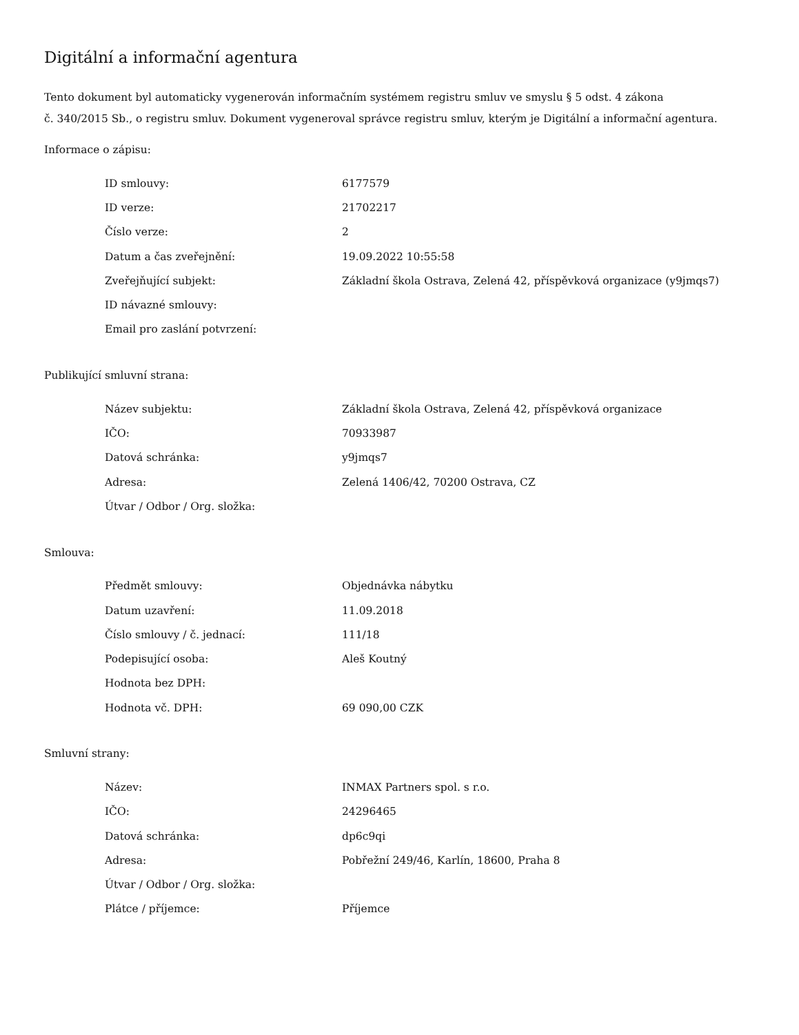Digitální a informační agentura
Tento dokument byl automaticky vygenerován informačním systémem registru smluv ve smyslu § 5 odst. 4 zákona
č. 340/2015 Sb., o registru smluv. Dokument vygeneroval správce registru smluv, kterým je Digitální a informační agentura.
Informace o zápisu:
| ID smlouvy: | 6177579 |
| ID verze: | 21702217 |
| Číslo verze: | 2 |
| Datum a čas zveřejnění: | 19.09.2022 10:55:58 |
| Zveřejňující subjekt: | Základní škola Ostrava, Zelená 42, příspěvková organizace (y9jmqs7) |
| ID návazné smlouvy: | |
| Email pro zaslání potvrzení: | |
Publikující smluvní strana:
| Název subjektu: | Základní škola Ostrava, Zelená 42, příspěvková organizace |
| IČO: | 70933987 |
| Datová schránka: | y9jmqs7 |
| Adresa: | Zelená 1406/42, 70200 Ostrava, CZ |
| Útvar / Odbor / Org. složka: | |
Smlouva:
| Předmět smlouvy: | Objednávka nábytku |
| Datum uzavření: | 11.09.2018 |
| Číslo smlouvy / č. jednací: | 111/18 |
| Podepisující osoba: | Aleš Koutný |
| Hodnota bez DPH: | |
| Hodnota vč. DPH: | 69 090,00 CZK |
Smluvní strany:
| Název: | INMAX Partners spol. s r.o. |
| IČO: | 24296465 |
| Datová schránka: | dp6c9qi |
| Adresa: | Pobřežní 249/46, Karlín, 18600, Praha 8 |
| Útvar / Odbor / Org. složka: | |
| Plátce / příjemce: | Příjemce |